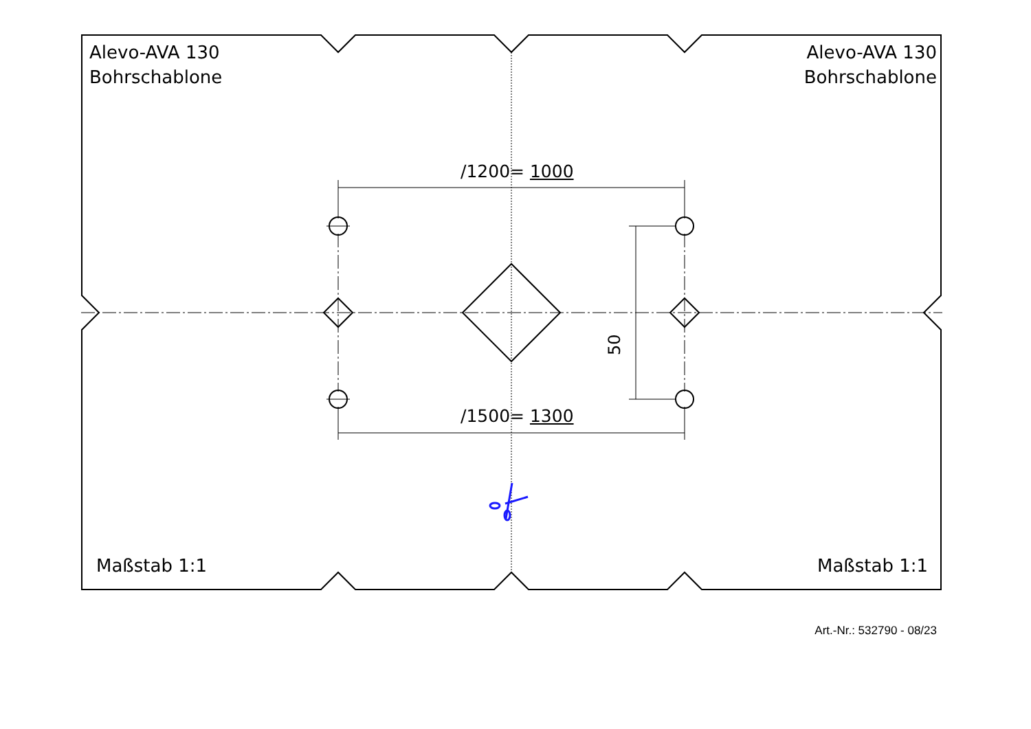Alevo-AVA 130
Bohrschablone
Alevo-AVA 130
Bohrschablone
/1200= 1000
/1500= 1300
50
Maßstab 1:1 Maßstab 1:1
Art.-Nr.: 532790 - 08/23